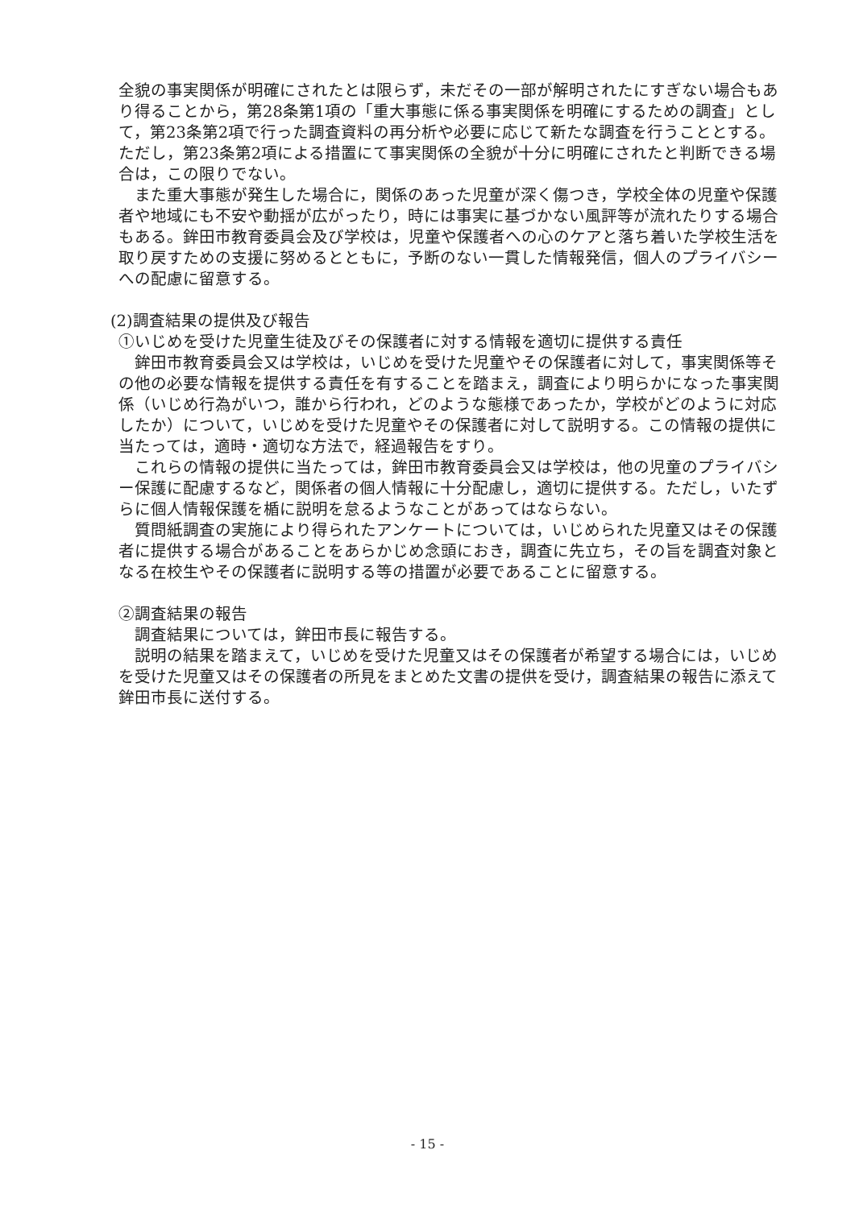全貌の事実関係が明確にされたとは限らず，未だその一部が解明されたにすぎない場合もあり得ることから，第28条第1項の「重大事態に係る事実関係を明確にするための調査」として，第23条第2項で行った調査資料の再分析や必要に応じて新たな調査を行うこととする。ただし，第23条第2項による措置にて事実関係の全貌が十分に明確にされたと判断できる場合は，この限りでない。
また重大事態が発生した場合に，関係のあった児童が深く傷つき，学校全体の児童や保護者や地域にも不安や動揺が広がったり，時には事実に基づかない風評等が流れたりする場合もある。鉾田市教育委員会及び学校は，児童や保護者への心のケアと落ち着いた学校生活を取り戻すための支援に努めるとともに，予断のない一貫した情報発信，個人のプライバシーへの配慮に留意する。
(2)調査結果の提供及び報告
①いじめを受けた児童生徒及びその保護者に対する情報を適切に提供する責任
鉾田市教育委員会又は学校は，いじめを受けた児童やその保護者に対して，事実関係等その他の必要な情報を提供する責任を有することを踏まえ，調査により明らかになった事実関係（いじめ行為がいつ，誰から行われ，どのような態様であったか，学校がどのように対応したか）について，いじめを受けた児童やその保護者に対して説明する。この情報の提供に当たっては，適時・適切な方法で，経過報告をすり。
これらの情報の提供に当たっては，鉾田市教育委員会又は学校は，他の児童のプライバシー保護に配慮するなど，関係者の個人情報に十分配慮し，適切に提供する。ただし，いたずらに個人情報保護を楯に説明を怠るようなことがあってはならない。
質問紙調査の実施により得られたアンケートについては，いじめられた児童又はその保護者に提供する場合があることをあらかじめ念頭におき，調査に先立ち，その旨を調査対象となる在校生やその保護者に説明する等の措置が必要であることに留意する。
②調査結果の報告
調査結果については，鉾田市長に報告する。
説明の結果を踏まえて，いじめを受けた児童又はその保護者が希望する場合には，いじめを受けた児童又はその保護者の所見をまとめた文書の提供を受け，調査結果の報告に添えて鉾田市長に送付する。
- 15 -